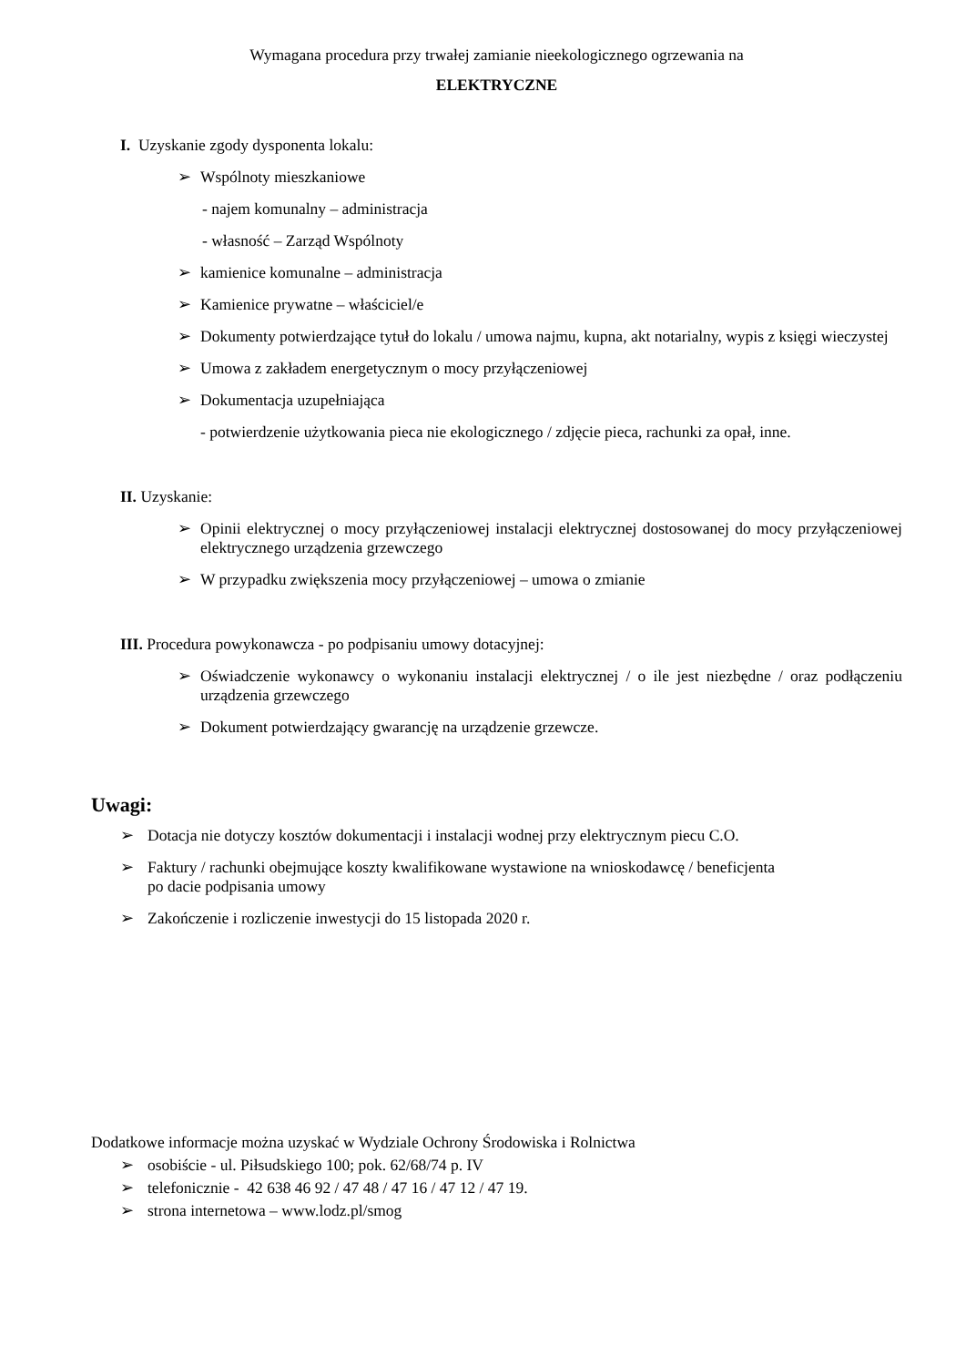Wymagana procedura przy trwałej zamianie nieekologicznego ogrzewania na
ELEKTRYCZNE
I. Uzyskanie zgody dysponenta lokalu:
➢ Wspólnoty mieszkaniowe
- najem komunalny – administracja
- własność – Zarząd Wspólnoty
➢ kamienice komunalne – administracja
➢ Kamienice prywatne – właściciel/e
➢ Dokumenty potwierdzające tytuł do lokalu / umowa najmu, kupna, akt notarialny, wypis z księgi wieczystej
➢ Umowa z zakładem energetycznym o mocy przyłączeniowej
➢ Dokumentacja uzupełniająca
- potwierdzenie użytkowania pieca nie ekologicznego / zdjęcie pieca, rachunki za opał, inne.
II. Uzyskanie:
➢ Opinii elektrycznej o mocy przyłączeniowej instalacji elektrycznej dostosowanej do mocy przyłączeniowej elektrycznego urządzenia grzewczego
➢ W przypadku zwiększenia mocy przyłączeniowej – umowa o zmianie
III. Procedura powykonawcza - po podpisaniu umowy dotacyjnej:
➢ Oświadczenie wykonawcy o wykonaniu instalacji elektrycznej / o ile jest niezbędne / oraz podłączeniu urządzenia grzewczego
➢ Dokument potwierdzający gwarancję na urządzenie grzewcze.
Uwagi:
➢ Dotacja nie dotyczy kosztów dokumentacji i instalacji wodnej przy elektrycznym piecu C.O.
➢ Faktury / rachunki obejmujące koszty kwalifikowane wystawione na wnioskodawcę / beneficjenta
po dacie podpisania umowy
➢ Zakończenie i rozliczenie inwestycji do 15 listopada 2020 r.
Dodatkowe informacje można uzyskać w Wydziale Ochrony Środowiska i Rolnictwa
➢ osobiście - ul. Piłsudskiego 100; pok. 62/68/74 p. IV
➢ telefonicznie - 42 638 46 92 / 47 48 / 47 16 / 47 12 / 47 19.
➢ strona internetowa – www.lodz.pl/smog